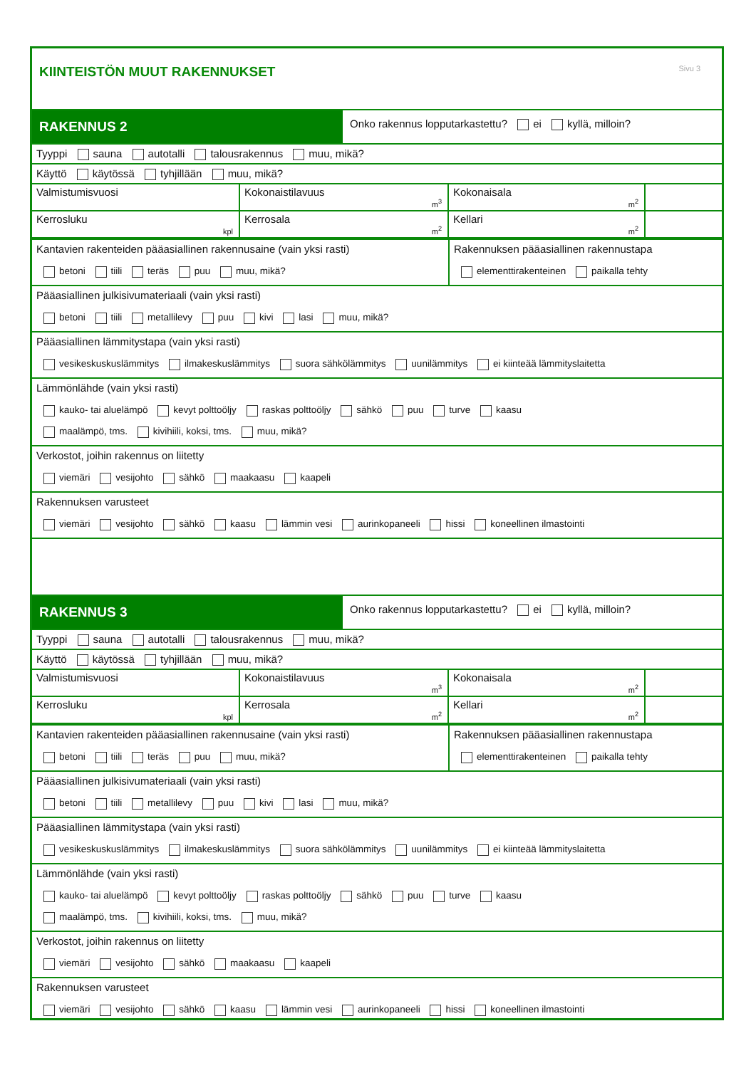KIINTEISTÖN MUUT RAKENNUKSET
Sivu 3
RAKENNUS 2
Onko rakennus lopputarkastettu? ei kyllä, milloin?
Tyyppi sauna autotalli talousrakennus muu, mikä?
Käyttö käytössä tyhjillään muu, mikä?
Valmistumisvuosi
Kokonaistilavuus
m<sup>3</sup>
Kokonaisala
m<sup>2</sup>
Kerrosluku
kpl
Kerrosala
m<sup>2</sup>
Kellari
m<sup>2</sup>
Kantavien rakenteiden pääasiallinen rakennusaine (vain yksi rasti)
betoni tiili teräs puu muu, mikä?
Rakennuksen pääasiallinen rakennustapa
elementtirakenteinen paikalla tehty
Pääasiallinen julkisivumateriaali (vain yksi rasti)
betoni tiili metallilevy puu kivi lasi muu, mikä?
Pääasiallinen lämmitystapa (vain yksi rasti)
vesikeskuskuslämmitys ilmakeskuslämmitys suora sähkölämmitys uunilämmitys ei kiinteää lämmityslaitetta
Lämmönlähde (vain yksi rasti)
kauko- tai aluelämpö kevyt polttoöljy raskas polttoöljy sähkö puu turve kaasu
maalämpö, tms. kivihiili, koksi, tms. muu, mikä?
Verkostot, joihin rakennus on liitetty
viemäri vesijohto sähkö maakaasu kaapeli
Rakennuksen varusteet
viemäri vesijohto sähkö kaasu lämmin vesi aurinkopaneeli hissi koneellinen ilmastointi
RAKENNUS 3
Onko rakennus lopputarkastettu? ei kyllä, milloin?
Tyyppi sauna autotalli talousrakennus muu, mikä?
Käyttö käytössä tyhjillään muu, mikä?
Valmistumisvuosi
Kokonaistilavuus
m<sup>3</sup>
Kokonaisala
m<sup>2</sup>
Kerrosluku
kpl
Kerrosala
m<sup>2</sup>
Kellari
m<sup>2</sup>
Kantavien rakenteiden pääasiallinen rakennusaine (vain yksi rasti)
betoni tiili teräs puu muu, mikä?
Rakennuksen pääasiallinen rakennustapa
elementtirakenteinen paikalla tehty
Pääasiallinen julkisivumateriaali (vain yksi rasti)
betoni tiili metallilevy puu kivi lasi muu, mikä?
Pääasiallinen lämmitystapa (vain yksi rasti)
vesikeskuskuslämmitys ilmakeskuslämmitys suora sähkölämmitys uunilämmitys ei kiinteää lämmityslaitetta
Lämmönlähde (vain yksi rasti)
kauko- tai aluelämpö kevyt polttoöljy raskas polttoöljy sähkö puu turve kaasu
maalämpö, tms. kivihiili, koksi, tms. muu, mikä?
Verkostot, joihin rakennus on liitetty
viemäri vesijohto sähkö maakaasu kaapeli
Rakennuksen varusteet
viemäri vesijohto sähkö kaasu lämmin vesi aurinkopaneeli hissi koneellinen ilmastointi